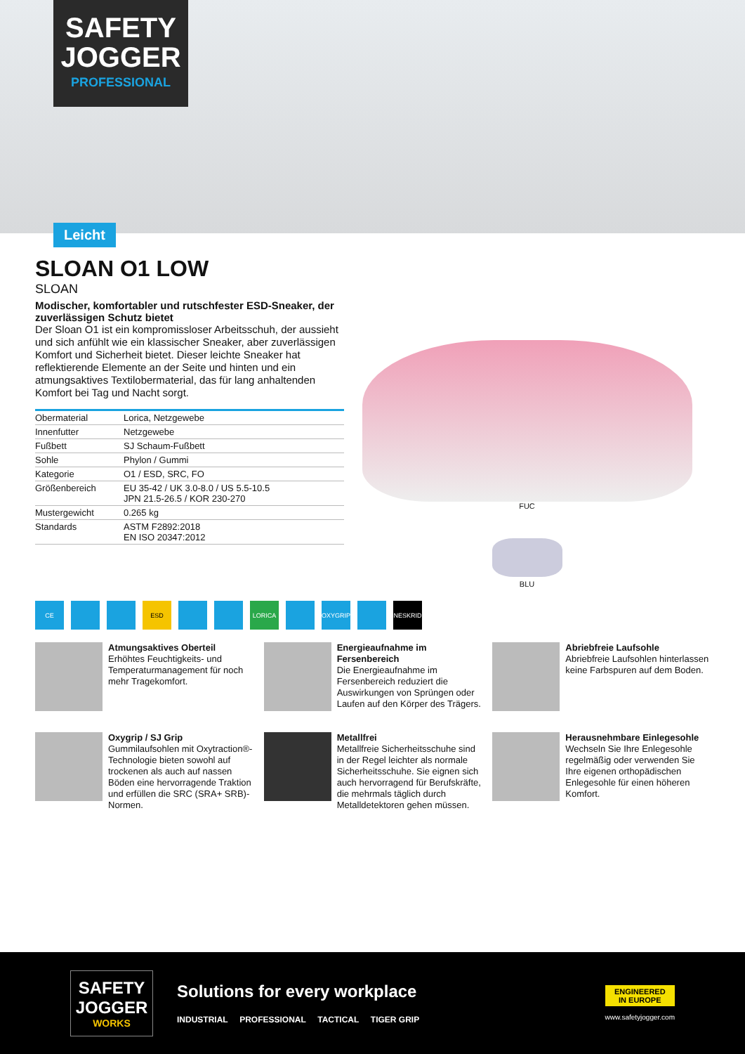SAFETY JOGGER
PROFESSIONAL
Leicht
SLOAN O1 LOW
SLOAN
Modischer, komfortabler und rutschfester ESD-Sneaker, der zuverlässigen Schutz bietet
Der Sloan O1 ist ein kompromissloser Arbeitsschuh, der aussieht und sich anfühlt wie ein klassischer Sneaker, aber zuverlässigen Komfort und Sicherheit bietet. Dieser leichte Sneaker hat reflektierende Elemente an der Seite und hinten und ein atmungsaktives Textilobermaterial, das für lang anhaltenden Komfort bei Tag und Nacht sorgt.
| Obermaterial | Lorica, Netzgewebe |
| Innenfutter | Netzgewebe |
| Fußbett | SJ Schaum-Fußbett |
| Sohle | Phylon / Gummi |
| Kategorie | O1 / ESD, SRC, FO |
| Größenbereich | EU 35-42 / UK 3.0-8.0 / US 5.5-10.5 JPN 21.5-26.5 / KOR 230-270 |
| Mustergewicht | 0.265 kg |
| Standards | ASTM F2892:2018 EN ISO 20347:2012 |
FUC
BLU
CE ESD LORICA OXYGRIP NESKRID
Atmungsaktives Oberteil
Erhöhtes Feuchtigkeits- und Temperaturmanagement für noch mehr Tragekomfort.
Energieaufnahme im Fersenbereich
Die Energieaufnahme im Fersenbereich reduziert die Auswirkungen von Sprüngen oder Laufen auf den Körper des Trägers.
Abriebfreie Laufsohle
Abriebfreie Laufsohlen hinterlassen keine Farbspuren auf dem Boden.
Oxygrip / SJ Grip
Gummilaufsohlen mit Oxytraction®-Technologie bieten sowohl auf trockenen als auch auf nassen Böden eine hervorragende Traktion und erfüllen die SRC (SRA+ SRB)-Normen.
Metallfrei
Metallfreie Sicherheitsschuhe sind in der Regel leichter als normale Sicherheitsschuhe. Sie eignen sich auch hervorragend für Berufskräfte, die mehrmals täglich durch Metalldetektoren gehen müssen.
Herausnehmbare Einlegesohle
Wechseln Sie Ihre Enlegesohle regelmäßig oder verwenden Sie Ihre eigenen orthopädischen Enlegesohle für einen höheren Komfort.
SAFETY JOGGER
WORKS
Solutions for every workplace
INDUSTRIAL PROFESSIONAL TACTICAL TIGER GRIP
ENGINEERED
IN EUROPE
www.safetyjogger.com